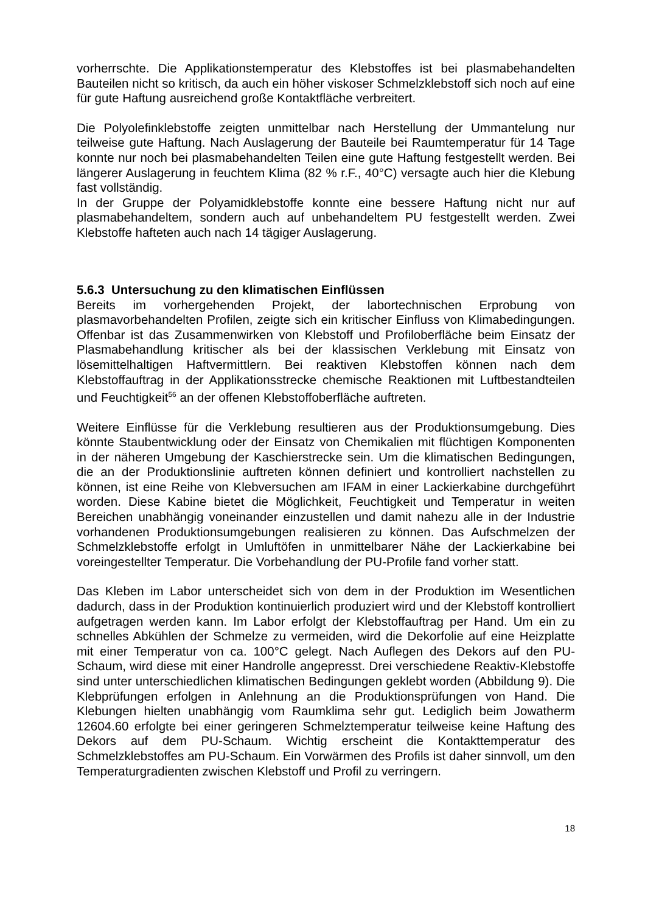vorherrschte. Die Applikationstemperatur des Klebstoffes ist bei plasmabehandelten Bauteilen nicht so kritisch, da auch ein höher viskoser Schmelzklebstoff sich noch auf eine für gute Haftung ausreichend große Kontaktfläche verbreitert.
Die Polyolefinklebstoffe zeigten unmittelbar nach Herstellung der Ummantelung nur teilweise gute Haftung. Nach Auslagerung der Bauteile bei Raumtemperatur für 14 Tage konnte nur noch bei plasmabehandelten Teilen eine gute Haftung festgestellt werden. Bei längerer Auslagerung in feuchtem Klima (82 % r.F., 40°C) versagte auch hier die Klebung fast vollständig.
In der Gruppe der Polyamidklebstoffe konnte eine bessere Haftung nicht nur auf plasmabehandeltem, sondern auch auf unbehandeltem PU festgestellt werden. Zwei Klebstoffe hafteten auch nach 14 tägiger Auslagerung.
5.6.3 Untersuchung zu den klimatischen Einflüssen
Bereits im vorhergehenden Projekt, der labortechnischen Erprobung von plasmavorbehandelten Profilen, zeigte sich ein kritischer Einfluss von Klimabedingungen. Offenbar ist das Zusammenwirken von Klebstoff und Profiloberfläche beim Einsatz der Plasmabehandlung kritischer als bei der klassischen Verklebung mit Einsatz von lösemittelhaltigen Haftvermittlern. Bei reaktiven Klebstoffen können nach dem Klebstoffauftrag in der Applikationsstrecke chemische Reaktionen mit Luftbestandteilen und Feuchtigkeit<sup>56</sup> an der offenen Klebstoffoberfläche auftreten.
Weitere Einflüsse für die Verklebung resultieren aus der Produktionsumgebung. Dies könnte Staubentwicklung oder der Einsatz von Chemikalien mit flüchtigen Komponenten in der näheren Umgebung der Kaschierstrecke sein. Um die klimatischen Bedingungen, die an der Produktionslinie auftreten können definiert und kontrolliert nachstellen zu können, ist eine Reihe von Klebversuchen am IFAM in einer Lackierkabine durchgeführt worden. Diese Kabine bietet die Möglichkeit, Feuchtigkeit und Temperatur in weiten Bereichen unabhängig voneinander einzustellen und damit nahezu alle in der Industrie vorhandenen Produktionsumgebungen realisieren zu können. Das Aufschmelzen der Schmelzklebstoffe erfolgt in Umluftöfen in unmittelbarer Nähe der Lackierkabine bei voreingestellter Temperatur. Die Vorbehandlung der PU-Profile fand vorher statt.
Das Kleben im Labor unterscheidet sich von dem in der Produktion im Wesentlichen dadurch, dass in der Produktion kontinuierlich produziert wird und der Klebstoff kontrolliert aufgetragen werden kann. Im Labor erfolgt der Klebstoffauftrag per Hand. Um ein zu schnelles Abkühlen der Schmelze zu vermeiden, wird die Dekorfolie auf eine Heizplatte mit einer Temperatur von ca. 100°C gelegt. Nach Auflegen des Dekors auf den PU-Schaum, wird diese mit einer Handrolle angepresst. Drei verschiedene Reaktiv-Klebstoffe sind unter unterschiedlichen klimatischen Bedingungen geklebt worden (Abbildung 9). Die Klebprüfungen erfolgen in Anlehnung an die Produktionsprüfungen von Hand. Die Klebungen hielten unabhängig vom Raumklima sehr gut. Lediglich beim Jowatherm 12604.60 erfolgte bei einer geringeren Schmelztemperatur teilweise keine Haftung des Dekors auf dem PU-Schaum. Wichtig erscheint die Kontakttemperatur des Schmelzklebstoffes am PU-Schaum. Ein Vorwärmen des Profils ist daher sinnvoll, um den Temperaturgradienten zwischen Klebstoff und Profil zu verringern.
18